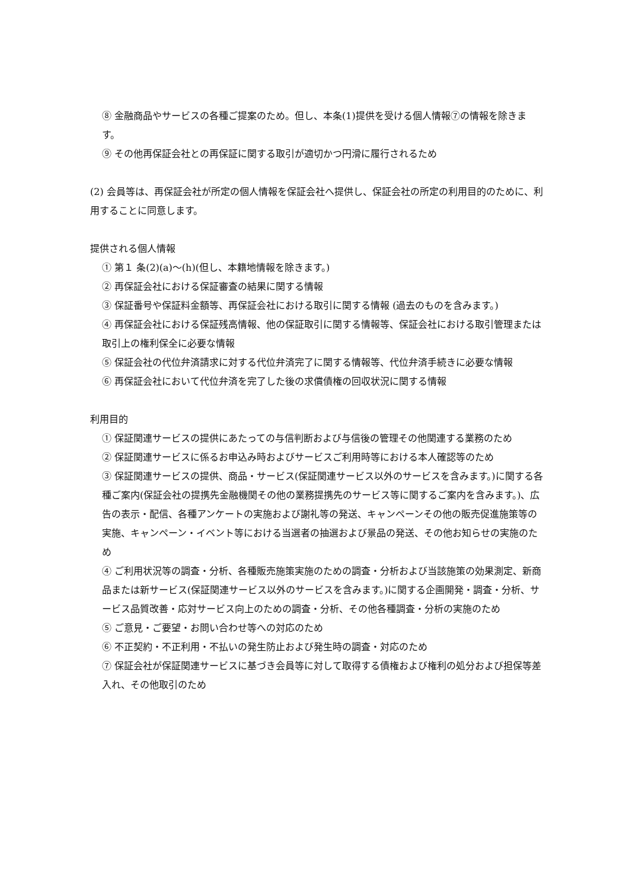⑧ 金融商品やサービスの各種ご提案のため。但し、本条(1)提供を受ける個人情報⑦の情報を除きます。
⑨ その他再保証会社との再保証に関する取引が適切かつ円滑に履行されるため
(2) 会員等は、再保証会社が所定の個人情報を保証会社へ提供し、保証会社の所定の利用目的のために、利用することに同意します。
提供される個人情報
① 第１ 条(2)(a)～(h)(但し、本籍地情報を除きます。)
② 再保証会社における保証審査の結果に関する情報
③ 保証番号や保証料金額等、再保証会社における取引に関する情報 (過去のものを含みます。)
④ 再保証会社における保証残高情報、他の保証取引に関する情報等、保証会社における取引管理または取引上の権利保全に必要な情報
⑤ 保証会社の代位弁済請求に対する代位弁済完了に関する情報等、代位弁済手続きに必要な情報
⑥ 再保証会社において代位弁済を完了した後の求償債権の回収状況に関する情報
利用目的
① 保証関連サービスの提供にあたっての与信判断および与信後の管理その他関連する業務のため
② 保証関連サービスに係るお申込み時およびサービスご利用時等における本人確認等のため
③ 保証関連サービスの提供、商品・サービス(保証関連サービス以外のサービスを含みます。)に関する各種ご案内(保証会社の提携先金融機関その他の業務提携先のサービス等に関するご案内を含みます。)、広告の表示・配信、各種アンケートの実施および謝礼等の発送、キャンペーンその他の販売促進施策等の実施、キャンペーン・イベント等における当選者の抽選および景品の発送、その他お知らせの実施のため
④ ご利用状況等の調査・分析、各種販売施策実施のための調査・分析および当該施策の効果測定、新商品または新サービス(保証関連サービス以外のサービスを含みます。)に関する企画開発・調査・分析、サービス品質改善・応対サービス向上のための調査・分析、その他各種調査・分析の実施のため
⑤ ご意見・ご要望・お問い合わせ等への対応のため
⑥ 不正契約・不正利用・不払いの発生防止および発生時の調査・対応のため
⑦ 保証会社が保証関連サービスに基づき会員等に対して取得する債権および権利の処分および担保等差入れ、その他取引のため